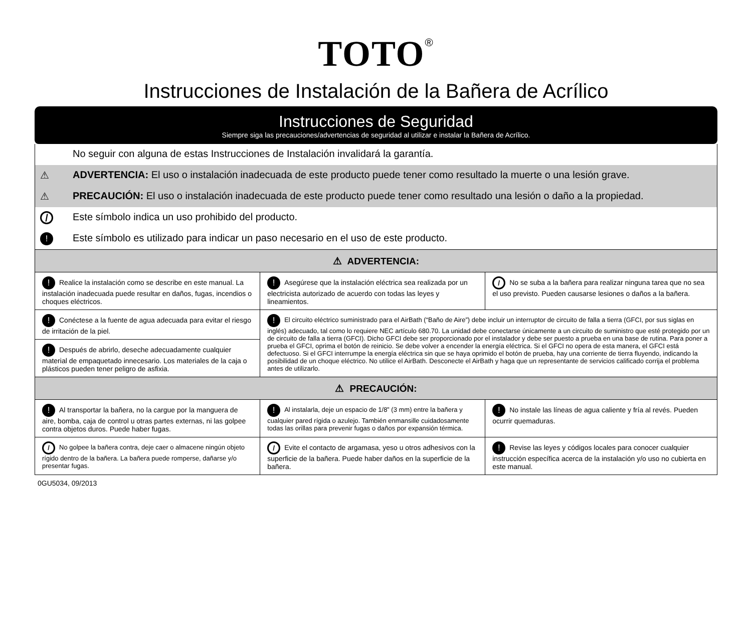TOTO<sup>®</sup>
Instrucciones de Instalación de la Bañera de Acrílico
Instrucciones de Seguridad
Siempre siga las precauciones/advertencias de seguridad al utilizar e instalar la Bañera de Acrílico.
No seguir con alguna de estas Instrucciones de Instalación invalidará la garantía.
⚠ ADVERTENCIA: El uso o instalación inadecuada de este producto puede tener como resultado la muerte o una lesión grave.
⚠ PRECAUCIÓN: El uso o instalación inadecuada de este producto puede tener como resultado una lesión o daño a la propiedad.
/ Este símbolo indica un uso prohibido del producto.
! Este símbolo es utilizado para indicar un paso necesario en el uso de este producto.
| ⚠ ADVERTENCIA: | | |
| ! Realice la instalación como se describe en este manual. La instalación inadecuada puede resultar en daños, fugas, incendios o choques eléctricos. | ! Asegúrese que la instalación eléctrica sea realizada por un electricista autorizado de acuerdo con todas las leyes y lineamientos. | / No se suba a la bañera para realizar ninguna tarea que no sea el uso previsto. Pueden causarse lesiones o daños a la bañera. |
| ! Conéctese a la fuente de agua adecuada para evitar el riesgo de irritación de la piel. | ! El circuito eléctrico suministrado para el AirBath (“Baño de Aire”) debe incluir un interruptor de circuito de falla a tierra (GFCI, por sus siglas en inglés) adecuado, tal como lo requiere NEC artículo 680.70. La unidad debe conectarse únicamente a un circuito de suministro que esté protegido por un de circuito de falla a tierra (GFCI). Dicho GFCI debe ser proporcionado por el instalador y debe ser puesto a prueba en una base de rutina. Para poner a prueba el GFCI, oprima el botón de reinicio. Se debe volver a encender la energía eléctrica. Si el GFCI no opera de esta manera, el GFCI está defectuoso. Si el GFCI interrumpe la energía eléctrica sin que se haya oprimido el botón de prueba, hay una corriente de tierra fluyendo, indicando la posibilidad de un choque eléctrico. No utilice el AirBath. Desconecte el AirBath y haga que un representante de servicios calificado corrija el problema antes de utilizarlo. | |
| ! Después de abrirlo, deseche adecuadamente cualquier material de empaquetado innecesario. Los materiales de la caja o plásticos pueden tener peligro de asfixia. | | |
| ⚠ PRECAUCIÓN: | | |
| ! Al transportar la bañera, no la cargue por la manguera de aire, bomba, caja de control u otras partes externas, ni las golpee contra objetos duros. Puede haber fugas. | ! Al instalarla, deje un espacio de 1/8” (3 mm) entre la bañera y cualquier pared rígida o azulejo. También enmansille cuidadosamente todas las orillas para prevenir fugas o daños por expansión térmica. | ! No instale las líneas de agua caliente y fría al revés. Pueden ocurrir quemaduras. |
| / No golpee la bañera contra, deje caer o almacene ningún objeto rígido dentro de la bañera. La bañera puede romperse, dañarse y/o presentar fugas. | / Evite el contacto de argamasa, yeso u otros adhesivos con la superficie de la bañera. Puede haber daños en la superficie de la bañera. | ! Revise las leyes y códigos locales para conocer cualquier instrucción específica acerca de la instalación y/o uso no cubierta en este manual. |
0GU5034, 09/2013